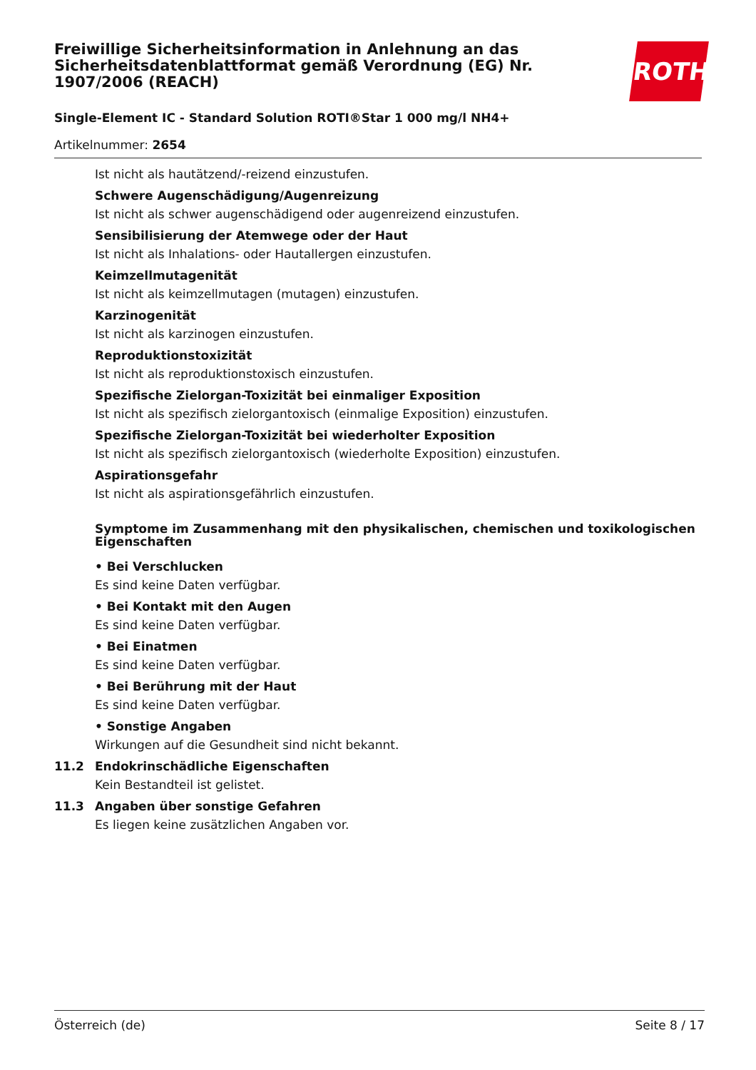Freiwillige Sicherheitsinformation in Anlehnung an das Sicherheitsdatenblattformat gemäß Verordnung (EG) Nr. 1907/2006 (REACH)
ROTH
Single-Element IC - Standard Solution ROTI®Star 1 000 mg/l NH4+
Artikelnummer: 2654
Ist nicht als hautätzend/-reizend einzustufen.
Schwere Augenschädigung/Augenreizung
Ist nicht als schwer augenschädigend oder augenreizend einzustufen.
Sensibilisierung der Atemwege oder der Haut
Ist nicht als Inhalations- oder Hautallergen einzustufen.
Keimzellmutagenität
Ist nicht als keimzellmutagen (mutagen) einzustufen.
Karzinogenität
Ist nicht als karzinogen einzustufen.
Reproduktionstoxizität
Ist nicht als reproduktionstoxisch einzustufen.
Spezifische Zielorgan-Toxizität bei einmaliger Exposition
Ist nicht als spezifisch zielorgantoxisch (einmalige Exposition) einzustufen.
Spezifische Zielorgan-Toxizität bei wiederholter Exposition
Ist nicht als spezifisch zielorgantoxisch (wiederholte Exposition) einzustufen.
Aspirationsgefahr
Ist nicht als aspirationsgefährlich einzustufen.
Symptome im Zusammenhang mit den physikalischen, chemischen und toxikologischen Eigenschaften
• Bei Verschlucken
Es sind keine Daten verfügbar.
• Bei Kontakt mit den Augen
Es sind keine Daten verfügbar.
• Bei Einatmen
Es sind keine Daten verfügbar.
• Bei Berührung mit der Haut
Es sind keine Daten verfügbar.
• Sonstige Angaben
Wirkungen auf die Gesundheit sind nicht bekannt.
11.2 Endokrinschädliche Eigenschaften
Kein Bestandteil ist gelistet.
11.3 Angaben über sonstige Gefahren
Es liegen keine zusätzlichen Angaben vor.
Österreich (de) Seite 8 / 17